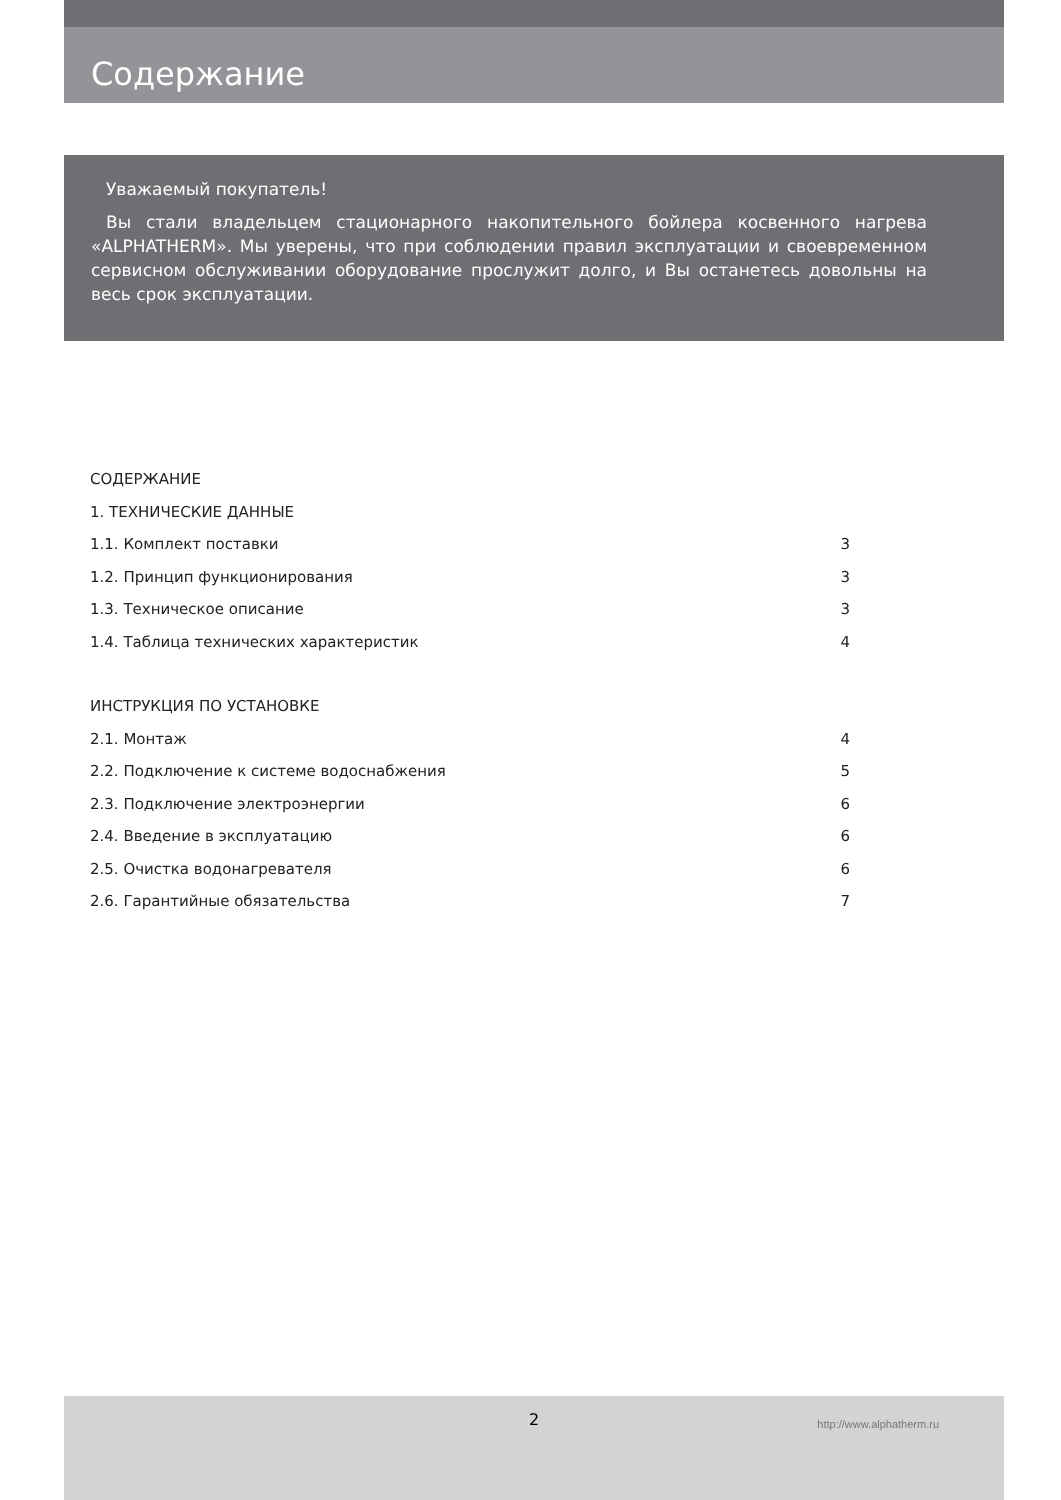Содержание
Уважаемый покупатель!
Вы стали владельцем стационарного накопительного бойлера косвенного нагрева «ALPHATHERM». Мы уверены, что при соблюдении правил эксплуатации и своевременном сервисном обслуживании оборудование прослужит долго, и Вы останетесь довольны на весь срок эксплуатации.
СОДЕРЖАНИЕ
1. ТЕХНИЧЕСКИЕ ДАННЫЕ
1.1. Комплект поставки 3
1.2. Принцип функционирования 3
1.3. Техническое описание 3
1.4. Таблица технических характеристик 4
ИНСТРУКЦИЯ ПО УСТАНОВКЕ
2.1. Монтаж 4
2.2. Подключение к системе водоснабжения 5
2.3. Подключение электроэнергии 6
2.4. Введение в эксплуатацию 6
2.5. Очистка водонагревателя 6
2.6. Гарантийные обязательства 7
2 http://www.alphatherm.ru